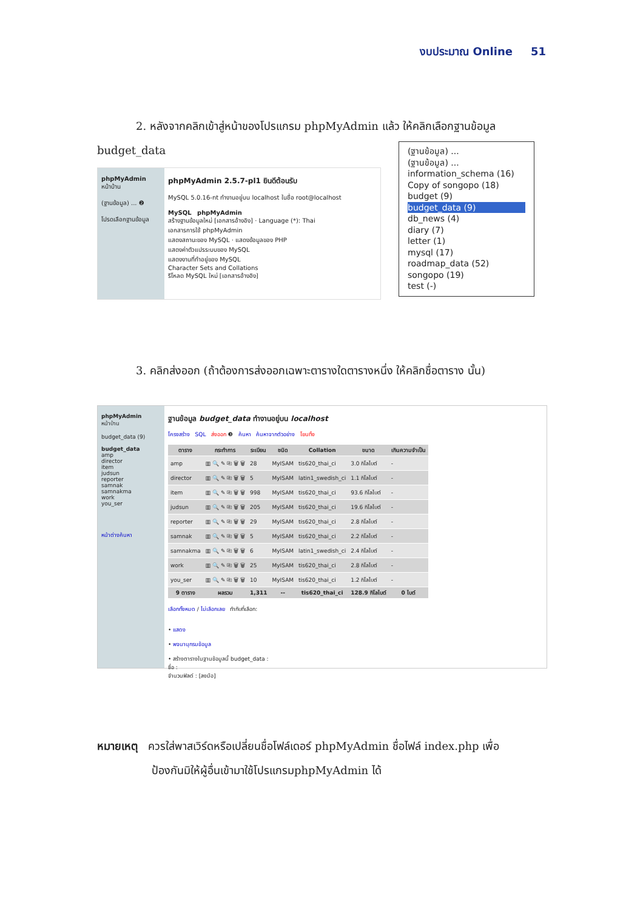งบประมาณ Online 51
2. หลังจากคลิกเข้าสู่หน้าของโปรแกรม phpMyAdmin แล้ว ให้คลิกเลือกฐานข้อมูล budget_data
phpMyAdmin
หน้าบ้าน
(ฐานข้อมูล) ... ❷
โปรดเลือกฐานข้อมูล
phpMyAdmin 2.5.7-pl1 ยินดีต้อนรับ
MySQL 5.0.16-nt ทำงานอยู่บน localhost ในชื่อ root@localhost
MySQL phpMyAdmin
สร้างฐานข้อมูลใหม่ [เอกสารอ้างอิง] · Language (*): Thai
เอกสารการใช้ phpMyAdmin
แสดงสถานะของ MySQL · แสดงข้อมูลของ PHP
แสดงค่าตัวแปรระบบของ MySQL
แสดงงานที่ทำอยู่ของ MySQL
Character Sets and Collations
รีโหลด MySQL ใหม่ [เอกสารอ้างอิง]
(ฐานข้อมูล) ...
(ฐานข้อมูล) ...
information_schema (16)
Copy of songopo (18)
budget (9)
budget_data (9)
db_news (4)
diary (7)
letter (1)
mysql (17)
roadmap_data (52)
songopo (19)
test (-)
3. คลิกส่งออก (ถ้าต้องการส่งออกเฉพาะตารางใดตารางหนึ่ง ให้คลิกชื่อตาราง นั้น)
phpMyAdmin
หน้าบ้าน
budget_data (9)
budget_data
amp
director
item
judsun
reporter
samnak
samnakma
work
you_ser
หน้าต่างค้นหา
ฐานข้อมูล budget_data ทำงานอยู่บน localhost
โครงสร้าง SQL ส่งออก ❸ ค้นหา ค้นหาจากตัวอย่าง โยนทิ้ง
| ตาราง | กระทำการ | ระเบียน | ชนิด | Collation | ขนาด | เกินความจำเป็น |
| --- | --- | --- | --- | --- | --- | --- |
| amp | ▥ 🔍 ✎ ⎘ 🗑 🗑 | 28 | MyISAM | tis620_thai_ci | 3.0 กิโลไบต์ | - |
| director | ▥ 🔍 ✎ ⎘ 🗑 🗑 | 5 | MyISAM | latin1_swedish_ci | 1.1 กิโลไบต์ | - |
| item | ▥ 🔍 ✎ ⎘ 🗑 🗑 | 998 | MyISAM | tis620_thai_ci | 93.6 กิโลไบต์ | - |
| judsun | ▥ 🔍 ✎ ⎘ 🗑 🗑 | 205 | MyISAM | tis620_thai_ci | 19.6 กิโลไบต์ | - |
| reporter | ▥ 🔍 ✎ ⎘ 🗑 🗑 | 29 | MyISAM | tis620_thai_ci | 2.8 กิโลไบต์ | - |
| samnak | ▥ 🔍 ✎ ⎘ 🗑 🗑 | 5 | MyISAM | tis620_thai_ci | 2.2 กิโลไบต์ | - |
| samnakma | ▥ 🔍 ✎ ⎘ 🗑 🗑 | 6 | MyISAM | latin1_swedish_ci | 2.4 กิโลไบต์ | - |
| work | ▥ 🔍 ✎ ⎘ 🗑 🗑 | 25 | MyISAM | tis620_thai_ci | 2.8 กิโลไบต์ | - |
| you_ser | ▥ 🔍 ✎ ⎘ 🗑 🗑 | 10 | MyISAM | tis620_thai_ci | 1.2 กิโลไบต์ | - |
| 9 ตาราง | ผลรวม | 1,311 | -- | tis620_thai_ci | 128.9 กิโลไบต์ | 0 ไบต์ |
เลือกทั้งหมด / ไม่เลือกเลย ทำกับที่เลือก:
• แสดง
• พจนานุกรมข้อมูล
• สร้างตารางในฐานข้อมูลนี้ budget_data :
ชื่อ :
จำนวนฟิลด์ : [ลงมือ]
หมายเหตุ ควรใส่พาสเวิร์ดหรือเปลี่ยนชื่อโฟล์เดอร์ phpMyAdmin ชื่อไฟล์ index.php เพื่อ
ป้องกันมิให้ผู้อื่นเข้ามาใช้โปรแกรมphpMyAdmin ได้